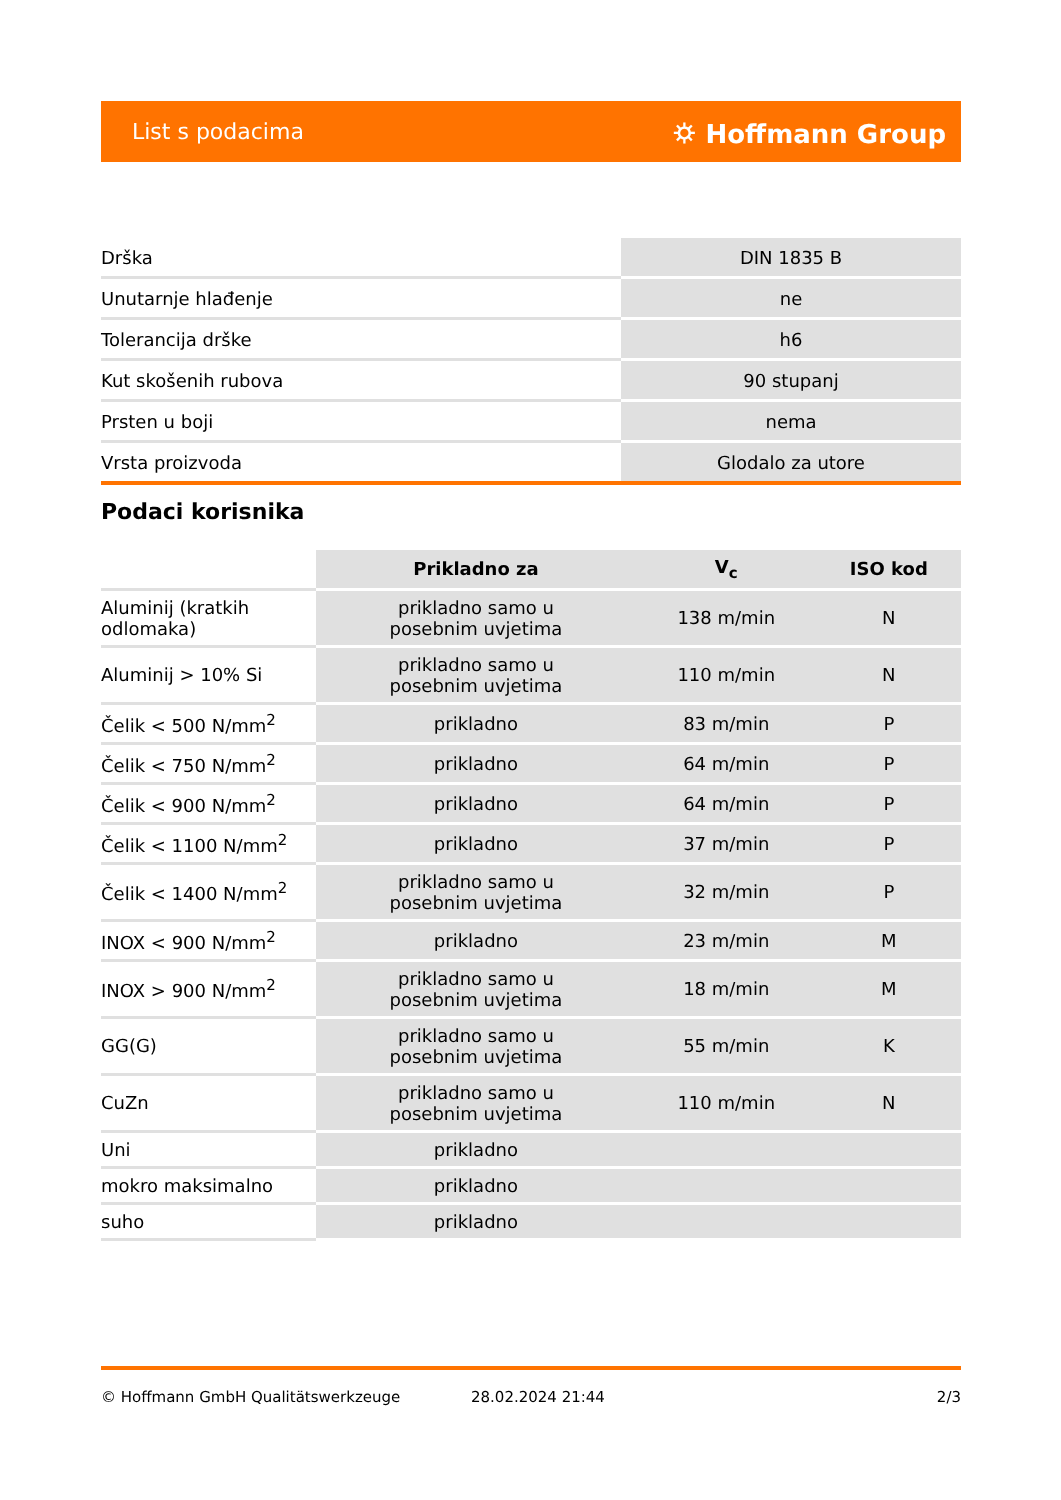List s podacima ⛭ Hoffmann Group
| Drška | DIN 1835 B |
| Unutarnje hlađenje | ne |
| Tolerancija drške | h6 |
| Kut skošenih rubova | 90 stupanj |
| Prsten u boji | nema |
| Vrsta proizvoda | Glodalo za utore |
Podaci korisnika
| | Prikladno za | V<sub>c</sub> | ISO kod |
| --- | --- | --- | --- |
| Aluminij (kratkih odlomaka) | prikladno samo u posebnim uvjetima | 138 m/min | N |
| Aluminij > 10% Si | prikladno samo u posebnim uvjetima | 110 m/min | N |
| Čelik < 500 N/mm<sup>2</sup> | prikladno | 83 m/min | P |
| Čelik < 750 N/mm<sup>2</sup> | prikladno | 64 m/min | P |
| Čelik < 900 N/mm<sup>2</sup> | prikladno | 64 m/min | P |
| Čelik < 1100 N/mm<sup>2</sup> | prikladno | 37 m/min | P |
| Čelik < 1400 N/mm<sup>2</sup> | prikladno samo u posebnim uvjetima | 32 m/min | P |
| INOX < 900 N/mm<sup>2</sup> | prikladno | 23 m/min | M |
| INOX > 900 N/mm<sup>2</sup> | prikladno samo u posebnim uvjetima | 18 m/min | M |
| GG(G) | prikladno samo u posebnim uvjetima | 55 m/min | K |
| CuZn | prikladno samo u posebnim uvjetima | 110 m/min | N |
| Uni | prikladno | | |
| mokro maksimalno | prikladno | | |
| suho | prikladno | | |
© Hoffmann GmbH Qualitätswerkzeuge 28.02.2024 21:44 2/3